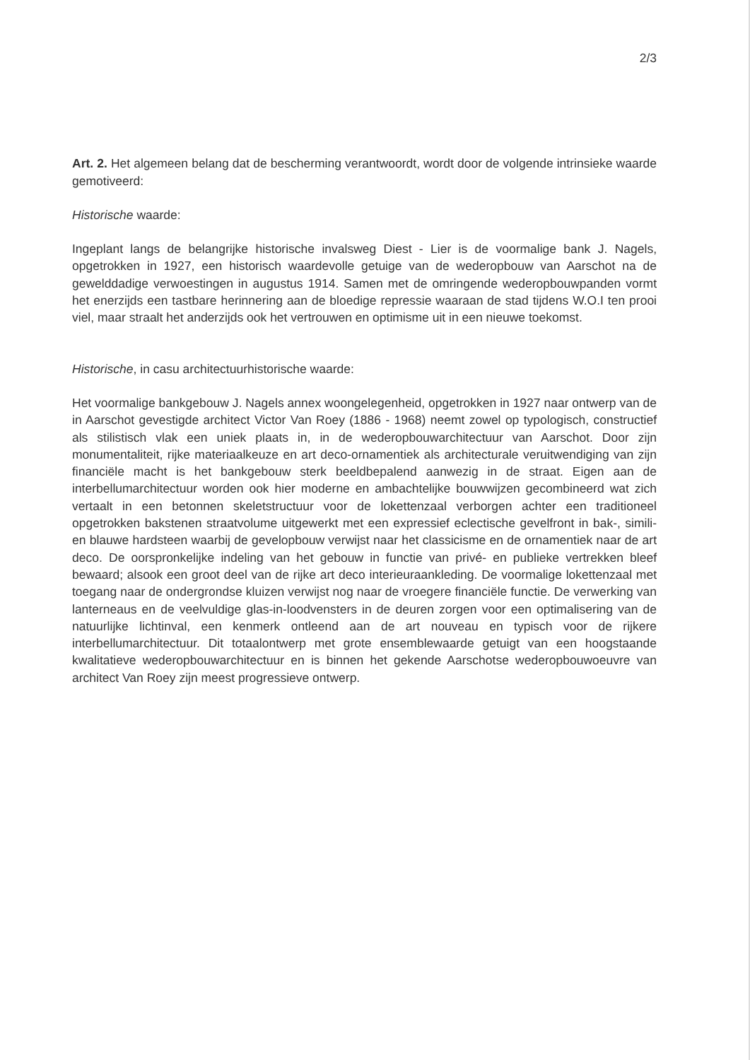2/3
Art. 2. Het algemeen belang dat de bescherming verantwoordt, wordt door de volgende intrinsieke waarde gemotiveerd:
Historische waarde:
Ingeplant langs de belangrijke historische invalsweg Diest - Lier is de voormalige bank J. Nagels, opgetrokken in 1927, een historisch waardevolle getuige van de wederopbouw van Aarschot na de gewelddadige verwoestingen in augustus 1914. Samen met de omringende wederopbouwpanden vormt het enerzijds een tastbare herinnering aan de bloedige repressie waaraan de stad tijdens W.O.I ten prooi viel, maar straalt het anderzijds ook het vertrouwen en optimisme uit in een nieuwe toekomst.
Historische, in casu architectuurhistorische waarde:
Het voormalige bankgebouw J. Nagels annex woongelegenheid, opgetrokken in 1927 naar ontwerp van de in Aarschot gevestigde architect Victor Van Roey (1886 - 1968) neemt zowel op typologisch, constructief als stilistisch vlak een uniek plaats in, in de wederopbouwarchitectuur van Aarschot. Door zijn monumentaliteit, rijke materiaalkeuze en art deco-ornamentiek als architecturale veruitwendiging van zijn financiële macht is het bankgebouw sterk beeldbepalend aanwezig in de straat. Eigen aan de interbellumarchitectuur worden ook hier moderne en ambachtelijke bouwwijzen gecombineerd wat zich vertaalt in een betonnen skeletstructuur voor de lokettenzaal verborgen achter een traditioneel opgetrokken bakstenen straatvolume uitgewerkt met een expressief eclectische gevelfront in bak-, simili- en blauwe hardsteen waarbij de gevelopbouw verwijst naar het classicisme en de ornamentiek naar de art deco. De oorspronkelijke indeling van het gebouw in functie van privé- en publieke vertrekken bleef bewaard; alsook een groot deel van de rijke art deco interieuraankleding. De voormalige lokettenzaal met toegang naar de ondergrondse kluizen verwijst nog naar de vroegere financiële functie. De verwerking van lanterneaus en de veelvuldige glas-in-loodvensters in de deuren zorgen voor een optimalisering van de natuurlijke lichtinval, een kenmerk ontleend aan de art nouveau en typisch voor de rijkere interbellumarchitectuur. Dit totaalontwerp met grote ensemblewaarde getuigt van een hoogstaande kwalitatieve wederopbouwarchitectuur en is binnen het gekende Aarschotse wederopbouwoeuvre van architect Van Roey zijn meest progressieve ontwerp.